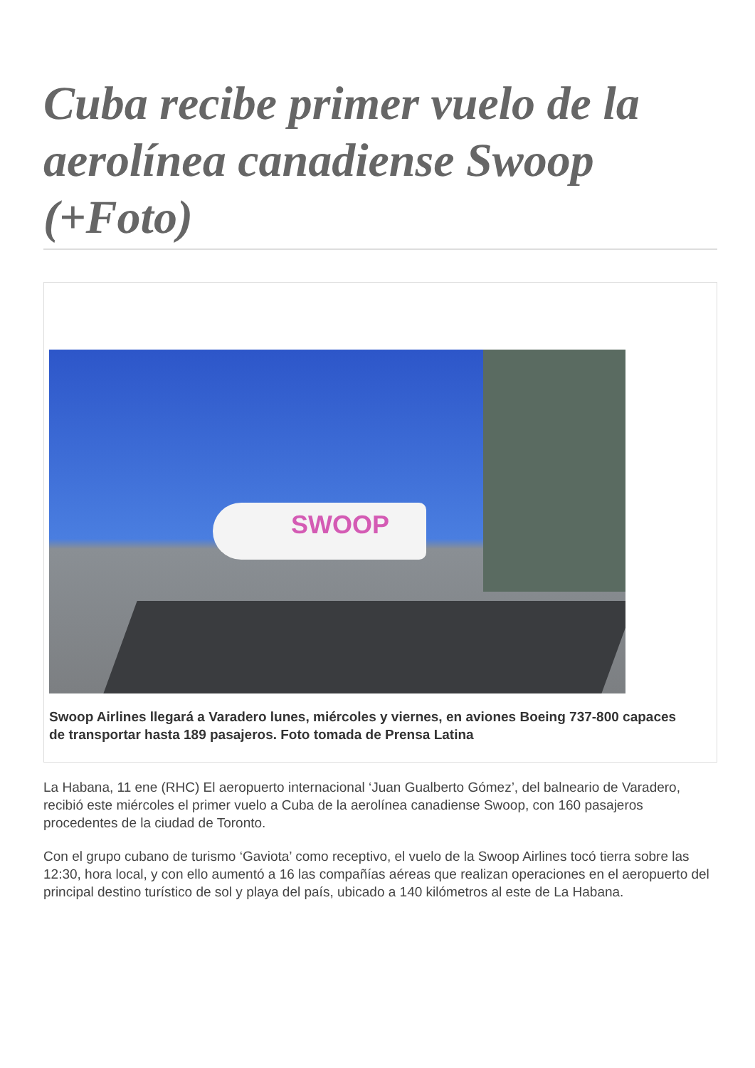Cuba recibe primer vuelo de la aerolínea canadiense Swoop (+Foto)
SWOOP
Swoop Airlines llegará a Varadero lunes, miércoles y viernes, en aviones Boeing 737-800 capaces
de transportar hasta 189 pasajeros. Foto tomada de Prensa Latina
La Habana, 11 ene (RHC) El aeropuerto internacional ‘Juan Gualberto Gómez’, del balneario de Varadero, recibió este miércoles el primer vuelo a Cuba de la aerolínea canadiense Swoop, con 160 pasajeros procedentes de la ciudad de Toronto.
Con el grupo cubano de turismo ‘Gaviota’ como receptivo, el vuelo de la Swoop Airlines tocó tierra sobre las 12:30, hora local, y con ello aumentó a 16 las compañías aéreas que realizan operaciones en el aeropuerto del principal destino turístico de sol y playa del país, ubicado a 140 kilómetros al este de La Habana.